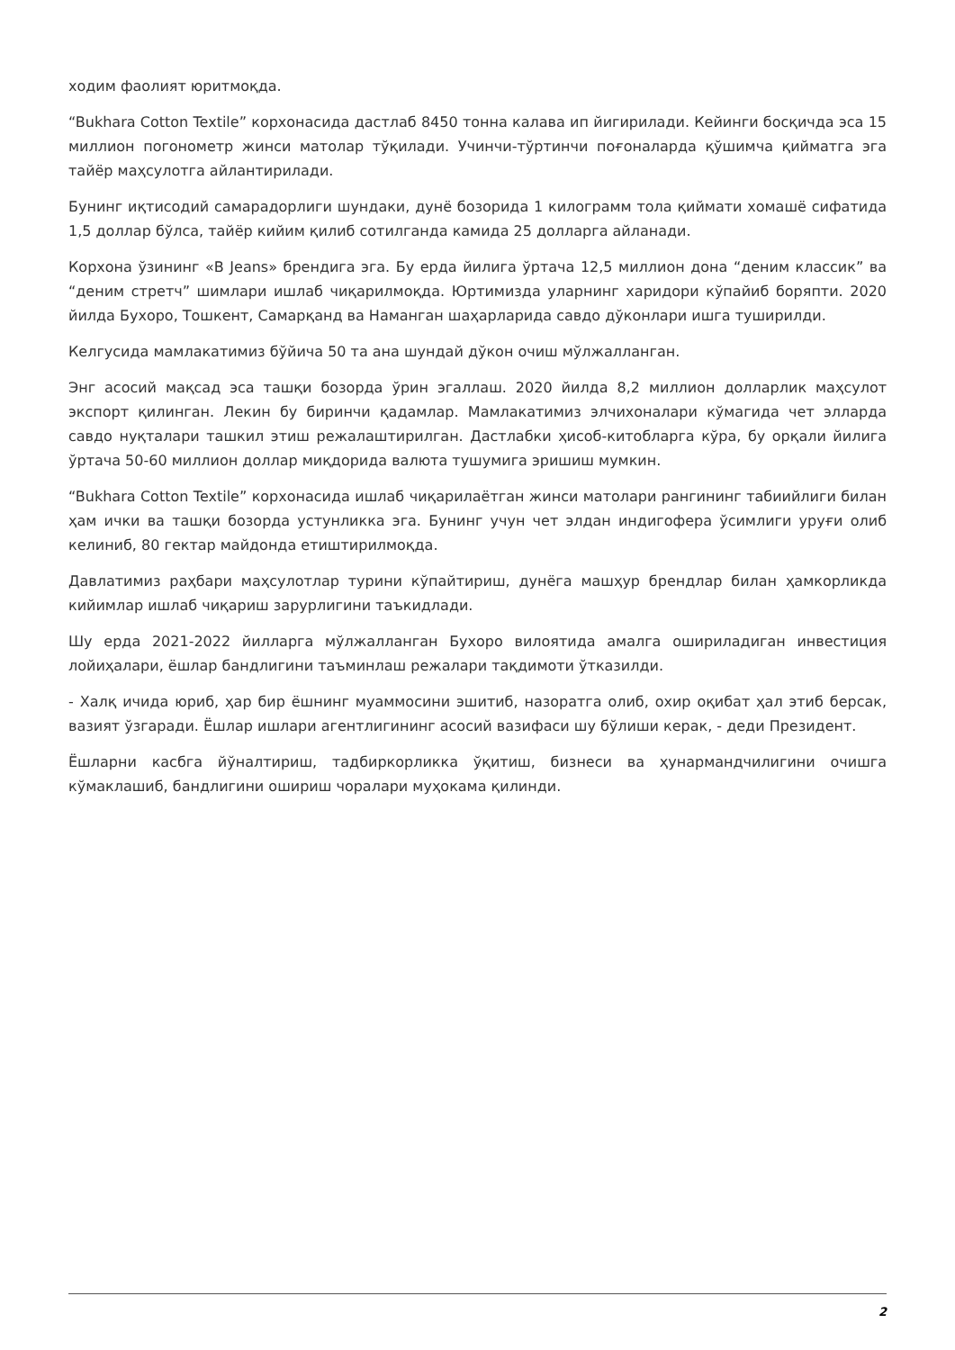ходим фаолият юритмоқда.
“Bukhara Cotton Textile” корхонасида дастлаб 8450 тонна калава ип йигирилади. Кейинги босқичда эса 15 миллион погонометр жинси матолар тўқилади. Учинчи-тўртинчи поғоналарда қўшимча қийматга эга тайёр маҳсулотга айлантирилади.
Бунинг иқтисодий самарадорлиги шундаки, дунё бозорида 1 килограмм тола қиймати хомашё сифатида 1,5 доллар бўлса, тайёр кийим қилиб сотилганда камида 25 долларга айланади.
Корхона ўзининг «B Jeans» брендига эга. Бу ерда йилига ўртача 12,5 миллион дона “деним классик” ва “деним стретч” шимлари ишлаб чиқарилмоқда. Юртимизда уларнинг харидори кўпайиб боряпти. 2020 йилда Бухоро, Тошкент, Самарқанд ва Наманган шаҳарларида савдо дўконлари ишга туширилди.
Келгусида мамлакатимиз бўйича 50 та ана шундай дўкон очиш мўлжалланган.
Энг асосий мақсад эса ташқи бозорда ўрин эгаллаш. 2020 йилда 8,2 миллион долларлик маҳсулот экспорт қилинган. Лекин бу биринчи қадамлар. Мамлакатимиз элчихоналари кўмагида чет элларда савдо нуқталари ташкил этиш режалаштирилган. Дастлабки ҳисоб-китобларга кўра, бу орқали йилига ўртача 50-60 миллион доллар миқдорида валюта тушумига эришиш мумкин.
“Bukhara Cotton Textile” корхонасида ишлаб чиқарилаётган жинси матолари рангининг табиийлиги билан ҳам ички ва ташқи бозорда устунликка эга. Бунинг учун чет элдан индигофера ўсимлиги уруғи олиб келиниб, 80 гектар майдонда етиштирилмоқда.
Давлатимиз раҳбари маҳсулотлар турини кўпайтириш, дунёга машҳур брендлар билан ҳамкорликда кийимлар ишлаб чиқариш зарурлигини таъкидлади.
Шу ерда 2021-2022 йилларга мўлжалланган Бухоро вилоятида амалга ошириладиган инвестиция лойиҳалари, ёшлар бандлигини таъминлаш режалари тақдимоти ўтказилди.
- Халқ ичида юриб, ҳар бир ёшнинг муаммосини эшитиб, назоратга олиб, охир оқибат ҳал этиб берсак, вазият ўзгаради. Ёшлар ишлари агентлигининг асосий вазифаси шу бўлиши керак, - деди Президент.
Ёшларни касбга йўналтириш, тадбиркорликка ўқитиш, бизнеси ва ҳунармандчилигини очишга кўмаклашиб, бандлигини ошириш чоралари муҳокама қилинди.
2